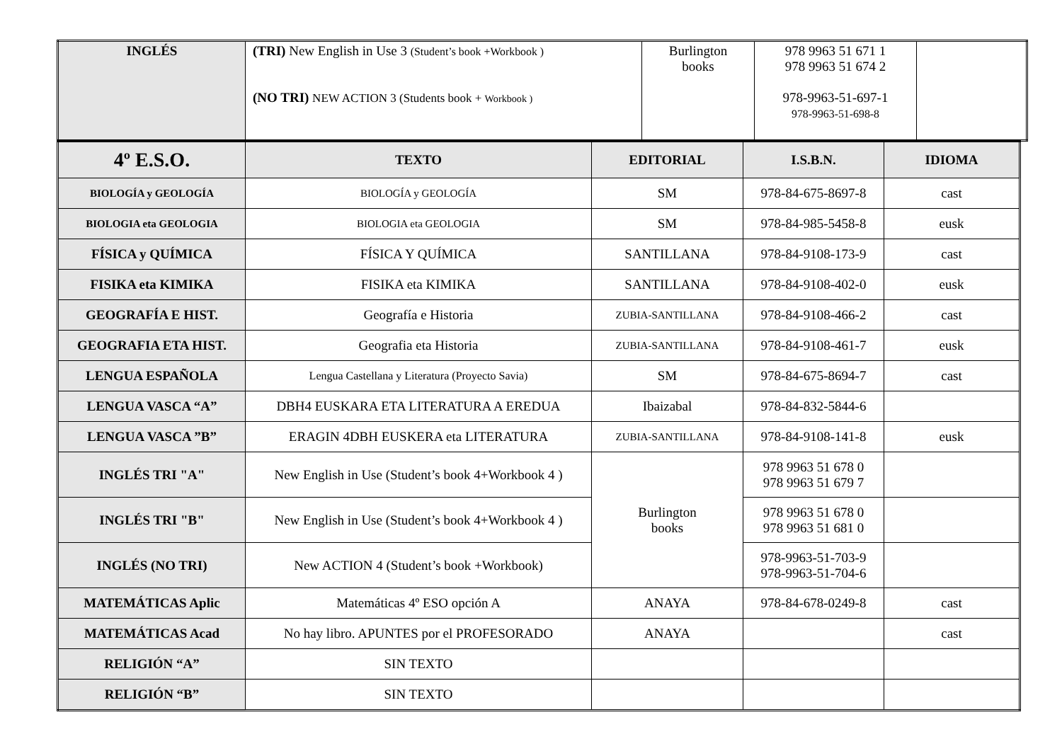| INGLÉS | (TRI) New English in Use 3 (Student’s book +Workbook ) (NO TRI) NEW ACTION 3 (Students book + Workbook ) | Burlington books | 978 9963 51 671 1 978 9963 51 674 2 978-9963-51-697-1 978-9963-51-698-8 | |
| 4º E.S.O. | TEXTO | EDITORIAL | I.S.B.N. | IDIOMA |
| BIOLOGÍA y GEOLOGÍA | BIOLOGÍA y GEOLOGÍA | SM | 978-84-675-8697-8 | cast |
| BIOLOGIA eta GEOLOGIA | BIOLOGIA eta GEOLOGIA | SM | 978-84-985-5458-8 | eusk |
| FÍSICA y QUÍMICA | FÍSICA Y QUÍMICA | SANTILLANA | 978-84-9108-173-9 | cast |
| FISIKA eta KIMIKA | FISIKA eta KIMIKA | SANTILLANA | 978-84-9108-402-0 | eusk |
| GEOGRAFÍA E HIST. | Geografía e Historia | ZUBIA-SANTILLANA | 978-84-9108-466-2 | cast |
| GEOGRAFIA ETA HIST. | Geografia eta Historia | ZUBIA-SANTILLANA | 978-84-9108-461-7 | eusk |
| LENGUA ESPAÑOLA | Lengua Castellana y Literatura (Proyecto Savia) | SM | 978-84-675-8694-7 | cast |
| LENGUA VASCA “A” | DBH4 EUSKARA ETA LITERATURA A EREDUA | Ibaizabal | 978-84-832-5844-6 | |
| LENGUA VASCA ”B” | ERAGIN 4DBH EUSKERA eta LITERATURA | ZUBIA-SANTILLANA | 978-84-9108-141-8 | eusk |
| INGLÉS TRI "A" | New English in Use (Student’s book 4+Workbook 4 ) | Burlington books | 978 9963 51 678 0 978 9963 51 679 7 | |
| INGLÉS TRI "B" | New English in Use (Student’s book 4+Workbook 4 ) | | 978 9963 51 678 0 978 9963 51 681 0 | |
| INGLÉS (NO TRI) | New ACTION 4 (Student’s book +Workbook) | | 978-9963-51-703-9 978-9963-51-704-6 | |
| MATEMÁTICAS Aplic | Matemáticas 4º ESO opción A | ANAYA | 978-84-678-0249-8 | cast |
| MATEMÁTICAS Acad | No hay libro. APUNTES por el PROFESORADO | ANAYA | | cast |
| RELIGIÓN “A” | SIN TEXTO | | | |
| RELIGIÓN “B” | SIN TEXTO | | | |